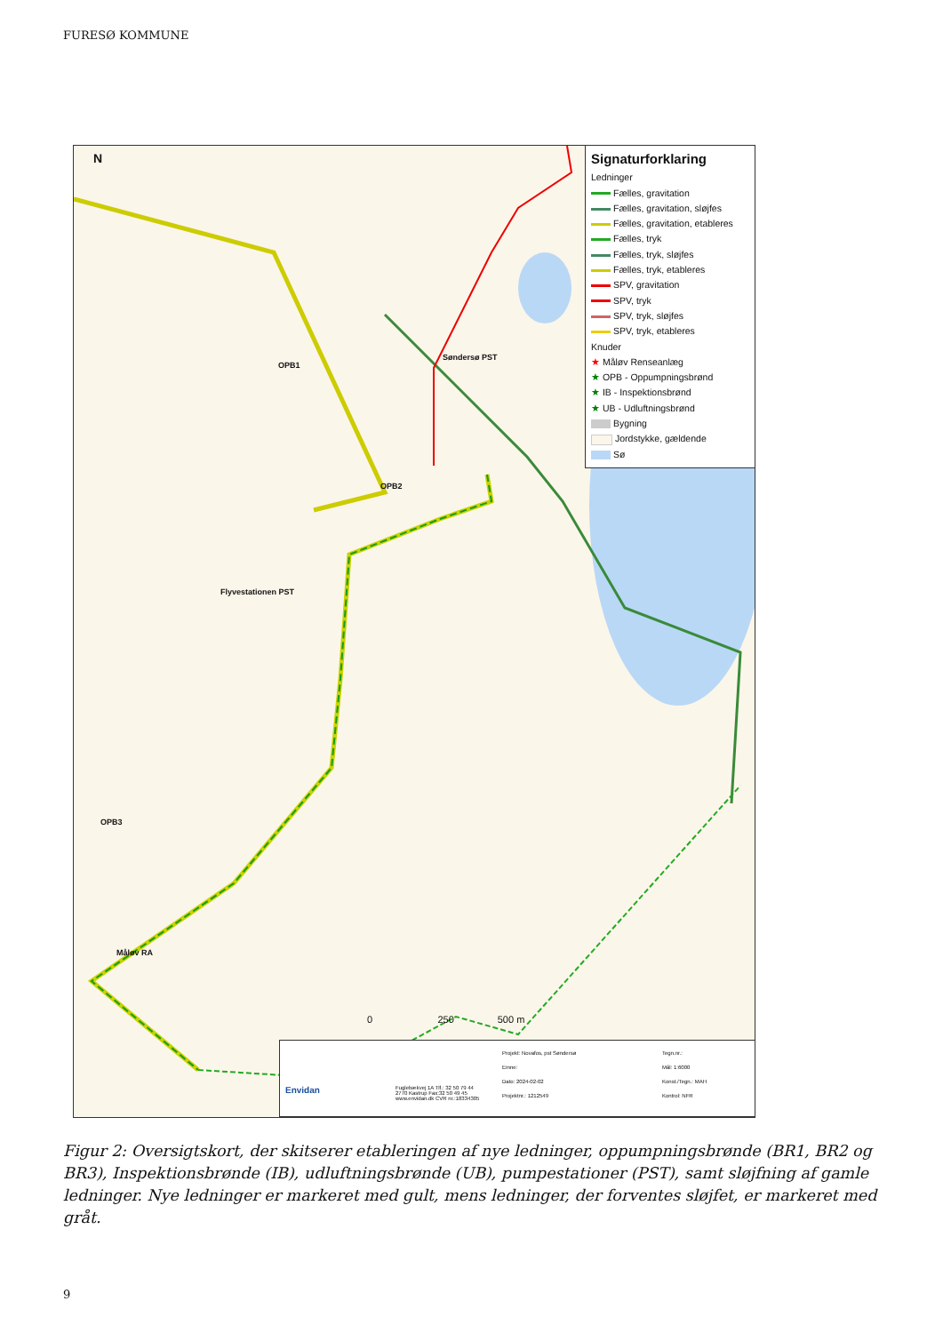FURESØ KOMMUNE
N
OPB1
Søndersø PST
OPB2
Flyvestationen PST
OPB3
Måløv RA
0 250 500 m
Signaturforklaring
Ledninger
Fælles, gravitation
Fælles, gravitation, sløjfes
Fælles, gravitation, etableres
Fælles, tryk
Fælles, tryk, sløjfes
Fælles, tryk, etableres
SPV, gravitation
SPV, tryk
SPV, tryk, sløjfes
SPV, tryk, etableres
Knuder
★ Måløv Renseanlæg
★ OPB - Oppumpningsbrønd
★ IB - Inspektionsbrønd
★ UB - Udluftningsbrønd
Bygning
Jordstykke, gældende
Sø
Envidan
Fuglebækvej 1A Tlf.: 32 50 79 44
2770 Kastrup Fax:32 50 49 45
www.envidan.dk CVR nr.:18334305
Projekt: Novafos, pst Søndersø
Emne:
Dato: 2024-02-02
Projektnr.: 1212549
Tegn.nr.:
Mål: 1:6000
Konst./Tegn.: MAH
Kontrol: NFR
Figur 2: Oversigtskort, der skitserer etableringen af nye ledninger, oppumpningsbrønde (BR1, BR2 og BR3), Inspektionsbrønde (IB), udluftningsbrønde (UB), pumpestationer (PST), samt sløjfning af gamle ledninger. Nye ledninger er markeret med gult, mens ledninger, der forventes sløjfet, er markeret med gråt.
9